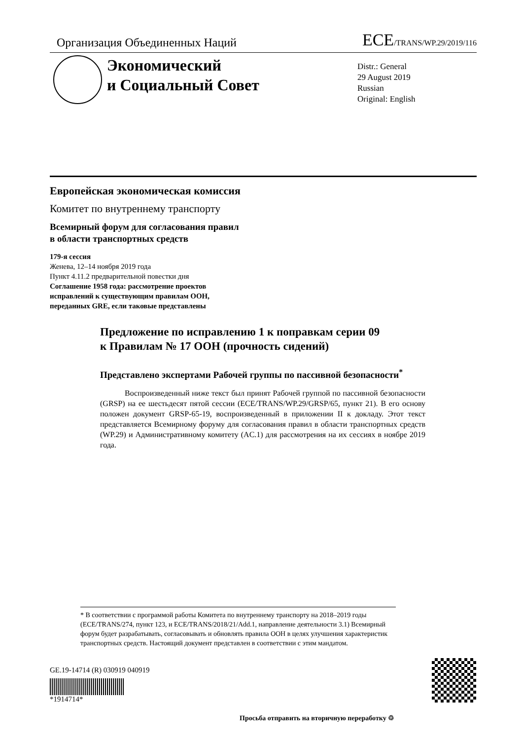Организация Объединенных Наций
ECE/TRANS/WP.29/2019/116
Экономический
и Социальный Совет
Distr.: General
29 August 2019
Russian
Original: English
Европейская экономическая комиссия
Комитет по внутреннему транспорту
Всемирный форум для согласования правил
в области транспортных средств
179-я сессия
Женева, 12–14 ноября 2019 года
Пункт 4.11.2 предварительной повестки дня
Соглашение 1958 года: рассмотрение проектов
исправлений к существующим правилам ООН,
переданных GRE, если таковые представлены
Предложение по исправлению 1 к поправкам серии 09
к Правилам № 17 ООН (прочность сидений)
Представлено экспертами Рабочей группы по пассивной безопасности<sup>*</sup>
Воспроизведенный ниже текст был принят Рабочей группой по пассивной безопасности (GRSP) на ее шестьдесят пятой сессии (ECE/TRANS/WP.29/GRSP/65, пункт 21). В его основу положен документ GRSP-65-19, воспроизведенный в приложении II к докладу. Этот текст представляется Всемирному форуму для согласования правил в области транспортных средств (WP.29) и Административному комитету (AC.1) для рассмотрения на их сессиях в ноябре 2019 года.
* В соответствии с программой работы Комитета по внутреннему транспорту на 2018–2019 годы (ECE/TRANS/274, пункт 123, и ECE/TRANS/2018/21/Add.1, направление деятельности 3.1) Всемирный форум будет разрабатывать, согласовывать и обновлять правила ООН в целях улучшения характеристик транспортных средств. Настоящий документ представлен в соответствии с этим мандатом.
GE.19-14714 (R) 030919 040919
*1914714*
Просьба отправить на вторичную переработку ♲